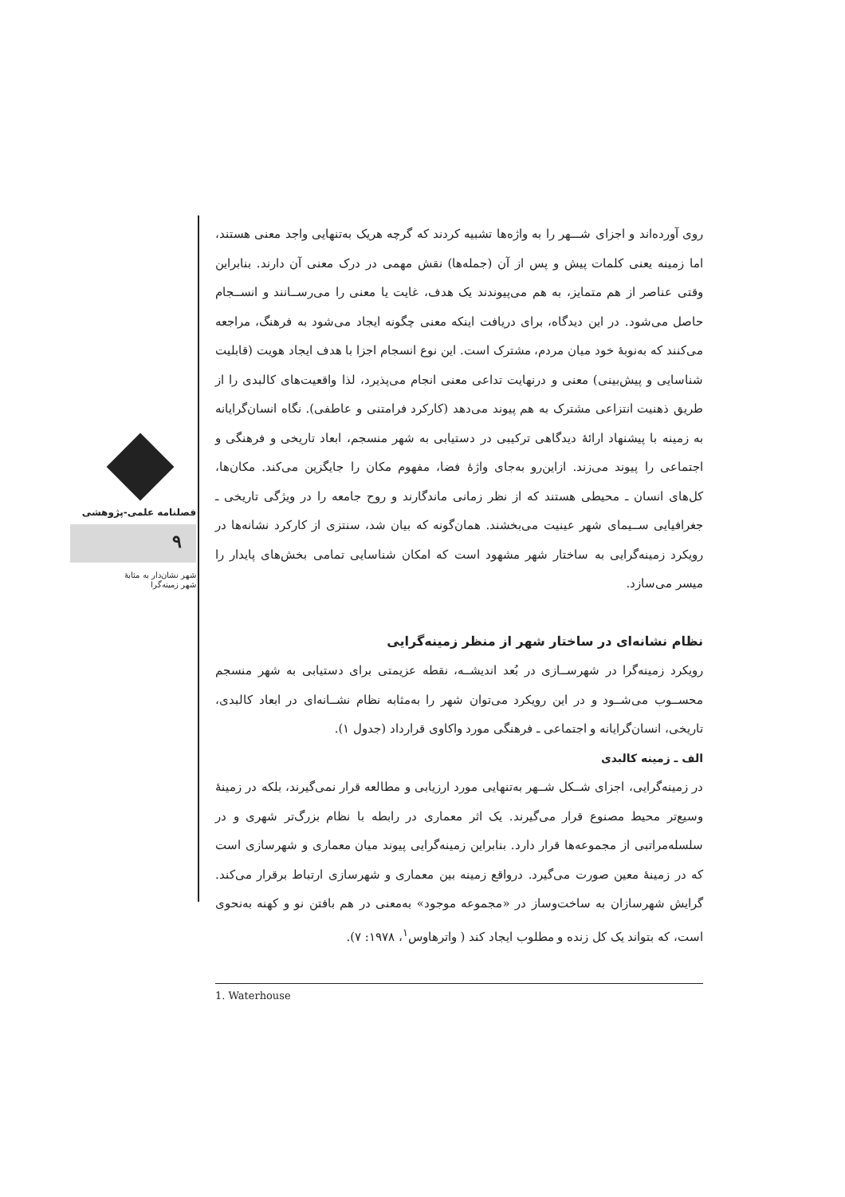روی آورده‌اند و اجزای شـــهر را به واژه‌ها تشبیه کردند که گرچه هریک به‌تنهایی واجد معنی هستند، اما زمینه یعنی کلمات پیش و پس از آن (جمله‌ها) نقش مهمی در درک معنی آن دارند. بنابراین وقتی عناصر از هم متمایز، به هم می‌پیوندند یک هدف، غایت یا معنی را می‌رســانند و انســجام حاصل می‌شود. در این دیدگاه، برای دریافت اینکه معنی چگونه ایجاد می‌شود به فرهنگ، مراجعه می‌کنند که به‌نوبهٔ خود میان مردم، مشترک است. این نوع انسجام اجزا با هدف ایجاد هویت (قابلیت شناسایی و پیش‌بینی) معنی و درنهایت تداعی معنی انجام می‌پذیرد، لذا واقعیت‌های کالبدی را از طریق ذهنیت انتزاعی مشترک به هم پیوند می‌دهد (کارکرد فرامتنی و عاطفی). نگاه انسان‌گرایانه به زمینه با پیشنهاد ارائهٔ دیدگاهی ترکیبی در دستیابی به شهر منسجم، ابعاد تاریخی و فرهنگی و اجتماعی را پیوند می‌زند. ازاین‌رو به‌جای واژهٔ فضا، مفهوم مکان را جایگزین می‌کند. مکان‌ها، کل‌های انسان ـ محیطی هستند که از نظر زمانی ماندگارند و روح جامعه را در ویژگی تاریخی ـ جغرافیایی ســیمای شهر عینیت می‌بخشند. همان‌گونه که بیان شد، سنتزی از کارکرد نشانه‌ها در رویکرد زمینه‌گرایی به ساختار شهر مشهود است که امکان شناسایی تمامی بخش‌های پایدار را میسر می‌سازد.
نظام نشانه‌ای در ساختار شهر از منظر زمینه‌گرایی
رویکرد زمینه‌گرا در شهرســازی در بُعد اندیشــه، نقطه عزیمتی برای دستیابی به شهر منسجم محســوب می‌شــود و در این رویکرد می‌توان شهر را به‌مثابه نظام نشــانه‌ای در ابعاد کالبدی، تاریخی، انسان‌گرایانه و اجتماعی ـ فرهنگی مورد واکاوی قرارداد (جدول ۱).
الف ـ زمینه کالبدی
در زمینه‌گرایی، اجزای شــکل شــهر به‌تنهایی مورد ارزیابی و مطالعه قرار نمی‌گیرند، بلکه در زمینهٔ وسیع‌تر محیط مصنوع قرار می‌گیرند. یک اثر معماری در رابطه با نظام بزرگ‌تر شهری و در سلسله‌مراتبی از مجموعه‌ها قرار دارد. بنابراین زمینه‌گرایی پیوند میان معماری و شهرسازی است که در زمینهٔ معین صورت می‌گیرد. درواقع زمینه بین معماری و شهرسازی ارتباط برقرار می‌کند. گرایش شهرسازان به ساخت‌وساز در «مجموعه موجود» به‌معنی در هم بافتن نو و کهنه به‌نحوی است، که بتواند یک کل زنده و مطلوب ایجاد کند ( واترهاوس<sup>۱</sup>، ۱۹۷۸: ۷).
1. Waterhouse
فصلنامه علمی-پژوهشی
۹
شهر نشان‌دار به مثابهٔ
شهر زمینه‌گرا